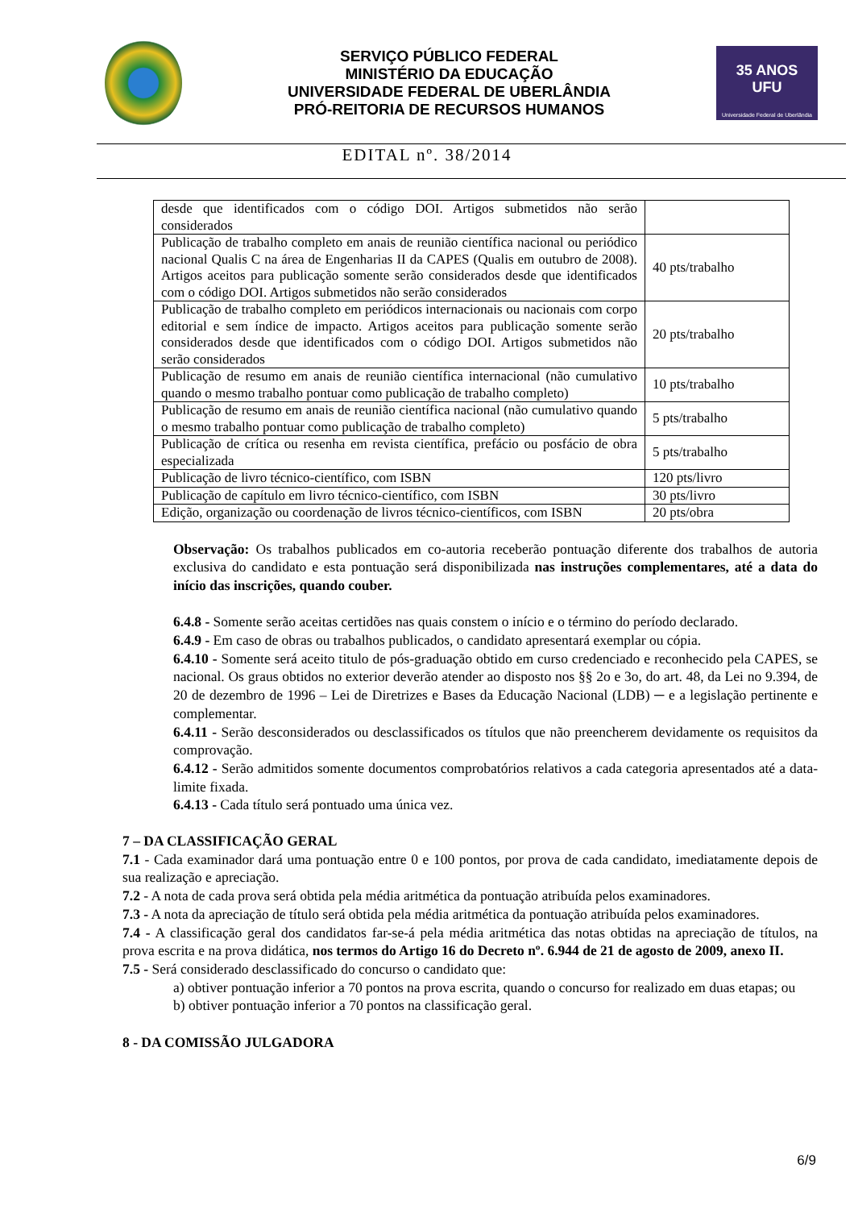SERVIÇO PÚBLICO FEDERAL
MINISTÉRIO DA EDUCAÇÃO
UNIVERSIDADE FEDERAL DE UBERLÂNDIA
PRÓ-REITORIA DE RECURSOS HUMANOS
35 ANOS
UFU
Universidade Federal de Uberlândia
EDITAL nº. 38/2014
| desde que identificados com o código DOI. Artigos submetidos não serão considerados | |
| Publicação de trabalho completo em anais de reunião científica nacional ou periódico nacional Qualis C na área de Engenharias II da CAPES (Qualis em outubro de 2008). Artigos aceitos para publicação somente serão considerados desde que identificados com o código DOI. Artigos submetidos não serão considerados | 40 pts/trabalho |
| Publicação de trabalho completo em periódicos internacionais ou nacionais com corpo editorial e sem índice de impacto. Artigos aceitos para publicação somente serão considerados desde que identificados com o código DOI. Artigos submetidos não serão considerados | 20 pts/trabalho |
| Publicação de resumo em anais de reunião científica internacional (não cumulativo quando o mesmo trabalho pontuar como publicação de trabalho completo) | 10 pts/trabalho |
| Publicação de resumo em anais de reunião científica nacional (não cumulativo quando o mesmo trabalho pontuar como publicação de trabalho completo) | 5 pts/trabalho |
| Publicação de crítica ou resenha em revista científica, prefácio ou posfácio de obra especializada | 5 pts/trabalho |
| Publicação de livro técnico-científico, com ISBN | 120 pts/livro |
| Publicação de capítulo em livro técnico-científico, com ISBN | 30 pts/livro |
| Edição, organização ou coordenação de livros técnico-científicos, com ISBN | 20 pts/obra |
Observação: Os trabalhos publicados em co-autoria receberão pontuação diferente dos trabalhos de autoria exclusiva do candidato e esta pontuação será disponibilizada nas instruções complementares, até a data do início das inscrições, quando couber.
6.4.8 - Somente serão aceitas certidões nas quais constem o início e o término do período declarado.
6.4.9 - Em caso de obras ou trabalhos publicados, o candidato apresentará exemplar ou cópia.
6.4.10 - Somente será aceito titulo de pós-graduação obtido em curso credenciado e reconhecido pela CAPES, se nacional. Os graus obtidos no exterior deverão atender ao disposto nos §§ 2o e 3o, do art. 48, da Lei no 9.394, de 20 de dezembro de 1996 – Lei de Diretrizes e Bases da Educação Nacional (LDB) ─ e a legislação pertinente e complementar.
6.4.11 - Serão desconsiderados ou desclassificados os títulos que não preencherem devidamente os requisitos da comprovação.
6.4.12 - Serão admitidos somente documentos comprobatórios relativos a cada categoria apresentados até a data-limite fixada.
6.4.13 - Cada título será pontuado uma única vez.
7 – DA CLASSIFICAÇÃO GERAL
7.1 - Cada examinador dará uma pontuação entre 0 e 100 pontos, por prova de cada candidato, imediatamente depois de sua realização e apreciação.
7.2 - A nota de cada prova será obtida pela média aritmética da pontuação atribuída pelos examinadores.
7.3 - A nota da apreciação de título será obtida pela média aritmética da pontuação atribuída pelos examinadores.
7.4 - A classificação geral dos candidatos far-se-á pela média aritmética das notas obtidas na apreciação de títulos, na prova escrita e na prova didática, nos termos do Artigo 16 do Decreto nº. 6.944 de 21 de agosto de 2009, anexo II.
7.5 - Será considerado desclassificado do concurso o candidato que:
a) obtiver pontuação inferior a 70 pontos na prova escrita, quando o concurso for realizado em duas etapas; ou
b) obtiver pontuação inferior a 70 pontos na classificação geral.
8 - DA COMISSÃO JULGADORA
6/9